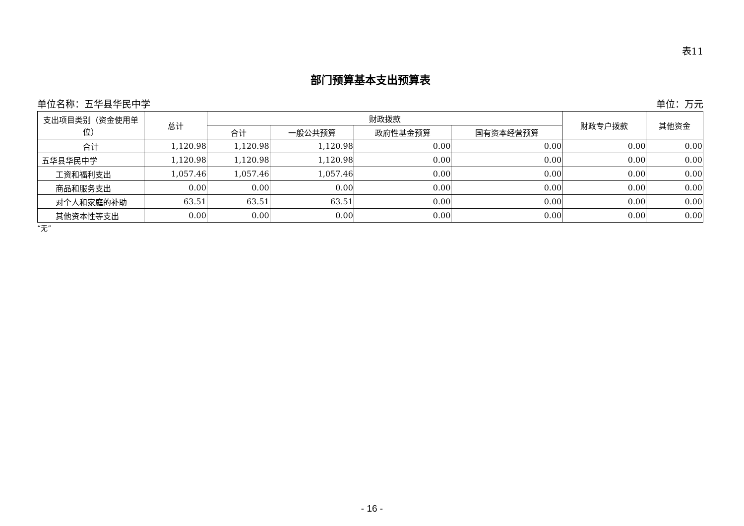表11
部门预算基本支出预算表
单位名称：五华县华民中学 单位：万元
| 支出项目类别（资金使用单位） | 总计 | 财政拨款 | | | | 财政专户拨款 | 其他资金 |
| --- | --- | --- | --- | --- | --- | --- | --- |
| | | 合计 | 一般公共预算 | 政府性基金预算 | 国有资本经营预算 | | |
| 合计 | 1,120.98 | 1,120.98 | 1,120.98 | 0.00 | 0.00 | 0.00 | 0.00 |
| 五华县华民中学 | 1,120.98 | 1,120.98 | 1,120.98 | 0.00 | 0.00 | 0.00 | 0.00 |
| 工资和福利支出 | 1,057.46 | 1,057.46 | 1,057.46 | 0.00 | 0.00 | 0.00 | 0.00 |
| 商品和服务支出 | 0.00 | 0.00 | 0.00 | 0.00 | 0.00 | 0.00 | 0.00 |
| 对个人和家庭的补助 | 63.51 | 63.51 | 63.51 | 0.00 | 0.00 | 0.00 | 0.00 |
| 其他资本性等支出 | 0.00 | 0.00 | 0.00 | 0.00 | 0.00 | 0.00 | 0.00 |
“无”
- 16 -